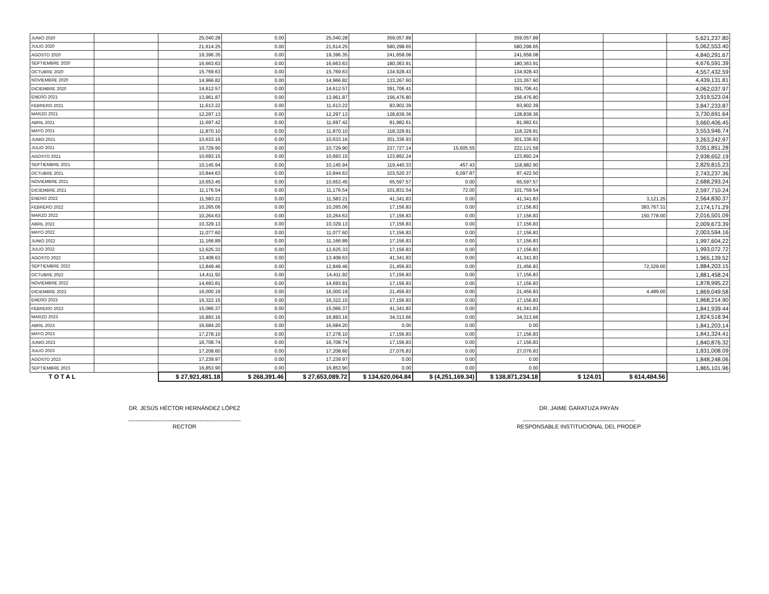| JUNIO 2020 | | 25,040.28 | 0.00 | 25,040.28 | 359,057.89 | | 359,057.89 | | | 5,621,237.80 |
| JULIO 2020 | | 21,614.25 | 0.00 | 21,614.25 | 580,298.65 | | 580,298.65 | | | 5,062,553.40 |
| AGOSTO 2020 | | 19,396.35 | 0.00 | 19,396.35 | 241,658.08 | | 241,658.08 | | | 4,840,291.67 |
| SEPTIEMBRE 2020 | | 16,663.63 | 0.00 | 16,663.63 | 180,363.91 | | 180,363.91 | | | 4,676,591.39 |
| OCTUBRE 2020 | | 15,769.63 | 0.00 | 15,769.63 | 134,928.43 | | 134,928.43 | | | 4,557,432.59 |
| NOVIEMBRE 2020 | | 14,966.82 | 0.00 | 14,966.82 | 133,267.60 | | 133,267.60 | | | 4,439,131.81 |
| DICIEMBRE 2020 | | 14,612.57 | 0.00 | 14,612.57 | 391,706.41 | | 391,706.41 | | | 4,062,037.97 |
| ENERO 2021 | | 13,961.87 | 0.00 | 13,961.87 | 156,476.80 | | 156,476.80 | | | 3,919,523.04 |
| FEBRERO 2021 | | 11,613.22 | 0.00 | 11,613.22 | 83,902.39 | | 83,902.39 | | | 3,847,233.87 |
| MARZO 2021 | | 12,297.13 | 0.00 | 12,297.13 | 128,839.36 | | 128,839.36 | | | 3,730,691.64 |
| ABRIL 2021 | | 11,697.42 | 0.00 | 11,697.42 | 81,982.61 | | 81,982.61 | | | 3,660,406.45 |
| MAYO 2021 | | 11,870.10 | 0.00 | 11,870.10 | 118,329.81 | | 118,329.81 | | | 3,553,946.74 |
| JUNIO 2021 | | 10,633.16 | 0.00 | 10,633.16 | 301,336.93 | | 301,336.93 | | | 3,263,242.97 |
| JULIO 2021 | | 10,729.90 | 0.00 | 10,729.90 | 237,727.14 | 15,605.55 | 222,121.59 | | | 3,051,851.28 |
| AGOSTO 2021 | | 10,693.15 | 0.00 | 10,693.15 | 123,892.24 | | 123,892.24 | | | 2,938,652.19 |
| SEPTIEMBRE 2021 | | 10,145.94 | 0.00 | 10,145.94 | 119,440.33 | 457.43 | 118,982.90 | | | 2,829,815.23 |
| OCTUBRE 2021 | | 10,844.63 | 0.00 | 10,844.63 | 103,520.37 | 6,097.87 | 97,422.50 | | | 2,743,237.36 |
| NOVIEMBRE 2021 | | 10,653.45 | 0.00 | 10,653.45 | 65,597.57 | 0.00 | 65,597.57 | | | 2,688,293.24 |
| DICIEMBRE 2021 | | 11,176.54 | 0.00 | 11,176.54 | 101,831.54 | 72.00 | 101,759.54 | | | 2,597,710.24 |
| ENERO 2022 | | 11,583.21 | 0.00 | 11,583.21 | 41,341.83 | 0.00 | 41,341.83 | | 3,121.25 | 2,564,830.37 |
| FEBRERO 2022 | | 10,265.06 | 0.00 | 10,265.06 | 17,156.83 | 0.00 | 17,156.83 | | 383,767.31 | 2,174,171.29 |
| MARZO 2022 | | 10,264.63 | 0.00 | 10,264.63 | 17,156.83 | 0.00 | 17,156.83 | | 150,778.00 | 2,016,501.09 |
| ABRIL 2022 | | 10,329.13 | 0.00 | 10,329.13 | 17,156.83 | 0.00 | 17,156.83 | | | 2,009,673.39 |
| MAYO 2022 | | 11,077.60 | 0.00 | 11,077.60 | 17,156.83 | 0.00 | 17,156.83 | | | 2,003,594.16 |
| JUNIO 2022 | | 11,166.89 | 0.00 | 11,166.89 | 17,156.83 | 0.00 | 17,156.83 | | | 1,997,604.22 |
| JULIO 2022 | | 12,625.33 | 0.00 | 12,625.33 | 17,156.83 | 0.00 | 17,156.83 | | | 1,993,072.72 |
| AGOSTO 2022 | | 13,408.63 | 0.00 | 13,408.63 | 41,341.83 | 0.00 | 41,341.83 | | | 1,965,139.52 |
| SEPTIEMBRE 2022 | | 12,849.46 | 0.00 | 12,849.46 | 21,456.83 | 0.00 | 21,456.83 | | 72,329.00 | 1,884,203.15 |
| OCTUBRE 2022 | | 14,411.92 | 0.00 | 14,411.92 | 17,156.83 | 0.00 | 17,156.83 | | | 1,881,458.24 |
| NOVIEMBRE 2022 | | 14,693.81 | 0.00 | 14,693.81 | 17,156.83 | 0.00 | 17,156.83 | | | 1,878,995.22 |
| DICIEMBRE 2022 | | 16,000.19 | 0.00 | 16,000.19 | 21,456.83 | 0.00 | 21,456.83 | | 4,489.00 | 1,869,049.58 |
| ENERO 2023 | | 16,322.15 | 0.00 | 16,322.15 | 17,156.83 | 0.00 | 17,156.83 | | | 1,868,214.90 |
| FEBRERO 2023 | | 15,066.37 | 0.00 | 15,066.37 | 41,341.83 | 0.00 | 41,341.83 | | | 1,841,939.44 |
| MARZO 2023 | | 16,893.16 | 0.00 | 16,893.16 | 34,313.66 | 0.00 | 34,313.66 | | | 1,824,518.94 |
| ABRIL 2023 | | 16,684.20 | 0.00 | 16,684.20 | 0.00 | 0.00 | 0.00 | | | 1,841,203.14 |
| MAYO 2023 | | 17,278.10 | 0.00 | 17,278.10 | 17,156.83 | 0.00 | 17,156.83 | | | 1,841,324.41 |
| JUNIO 2023 | | 16,708.74 | 0.00 | 16,708.74 | 17,156.83 | 0.00 | 17,156.83 | | | 1,840,876.32 |
| JULIO 2023 | | 17,208.60 | 0.00 | 17,208.60 | 27,076.83 | 0.00 | 27,076.83 | | | 1,831,008.09 |
| AGOSTO 2023 | | 17,239.97 | 0.00 | 17,239.97 | 0.00 | 0.00 | 0.00 | | | 1,848,248.06 |
| SEPTIEMBRE 2023 | | 16,853.90 | 0.00 | 16,853.90 | 0.00 | 0.00 | 0.00 | | | 1,865,101.96 |
| T O T A L | | $ 27,921,481.18 | $ 268,391.46 | $ 27,653,089.72 | $ 134,620,064.84 | $ (4,251,169.34) | $ 138,871,234.18 | $ 124.01 | $ 614,484.56 | |
DR. JESÚS HÉCTOR HERNÁNDEZ LÓPEZ
------------------------------------------------------------
RECTOR
DR. JAIME GARATUZA PAYÁN
------------------------------------------------------------
RESPONSABLE INSTITUCIONAL DEL PRODEP